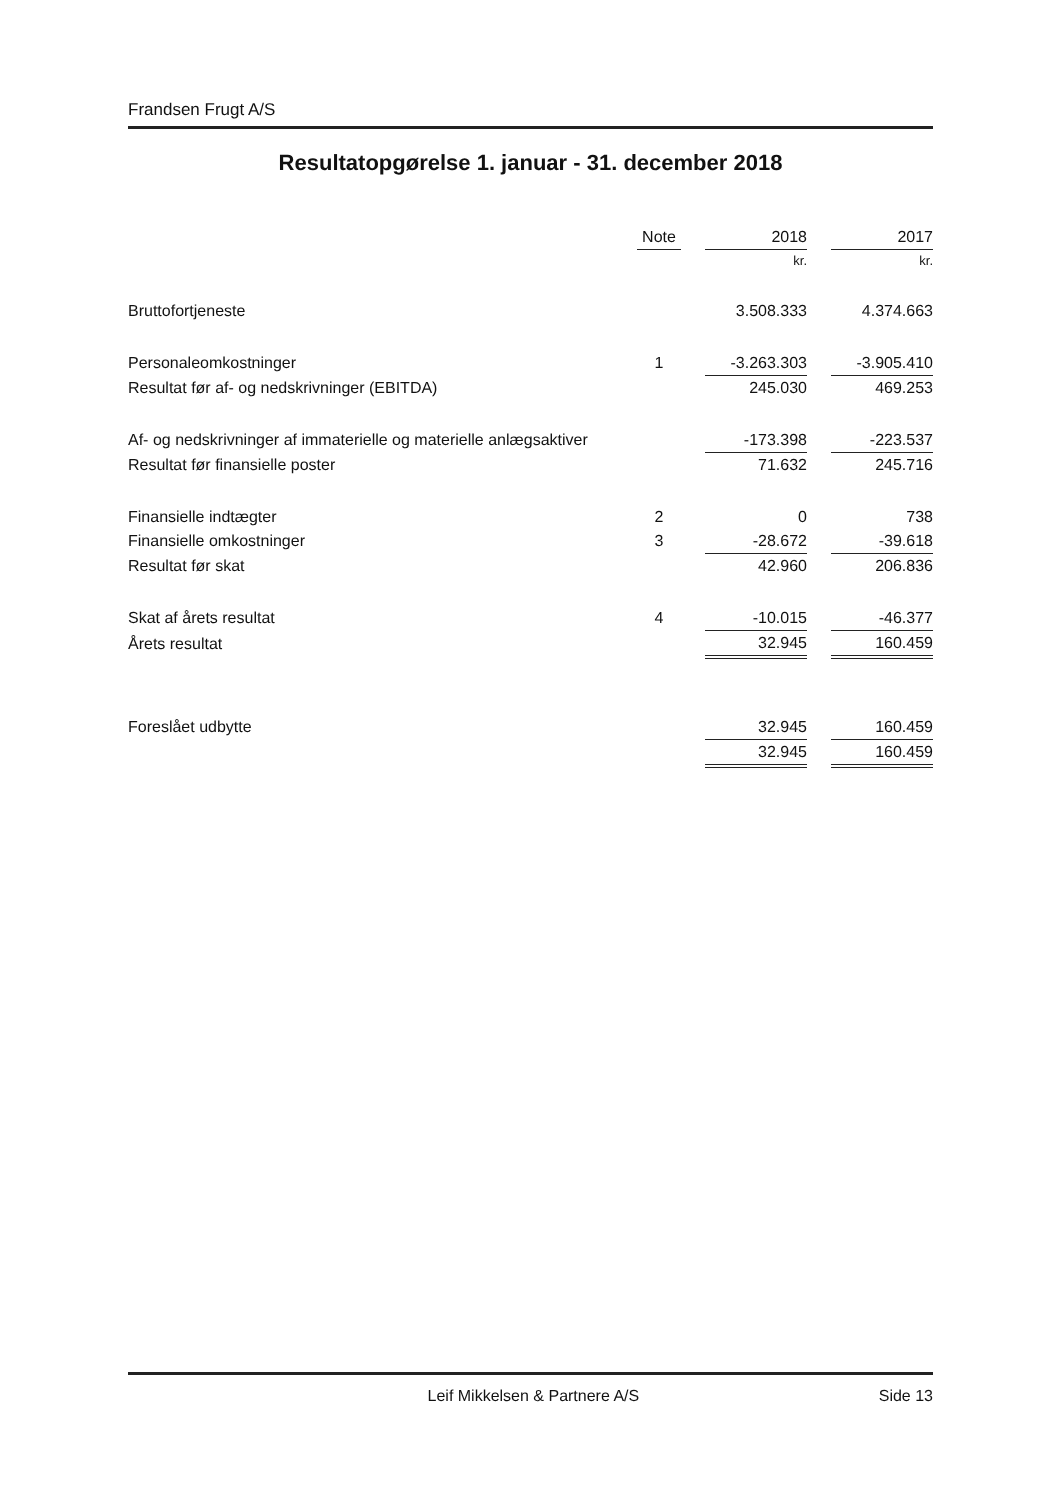Frandsen Frugt A/S
Resultatopgørelse 1. januar - 31. december 2018
| | Note | | 2018 | | 2017 |
| --- | --- | --- | --- | --- | --- |
| | | | kr. | | kr. |
| Bruttofortjeneste | | | 3.508.333 | | 4.374.663 |
| Personaleomkostninger | 1 | | -3.263.303 | | -3.905.410 |
| Resultat før af- og nedskrivninger (EBITDA) | | | 245.030 | | 469.253 |
| Af- og nedskrivninger af immaterielle og materielle anlægsaktiver | | | -173.398 | | -223.537 |
| Resultat før finansielle poster | | | 71.632 | | 245.716 |
| Finansielle indtægter | 2 | | 0 | | 738 |
| Finansielle omkostninger | 3 | | -28.672 | | -39.618 |
| Resultat før skat | | | 42.960 | | 206.836 |
| Skat af årets resultat | 4 | | -10.015 | | -46.377 |
| Årets resultat | | | 32.945 | | 160.459 |
| Foreslået udbytte | | | 32.945 | | 160.459 |
| | | | 32.945 | | 160.459 |
Leif Mikkelsen & Partnere A/S Side 13